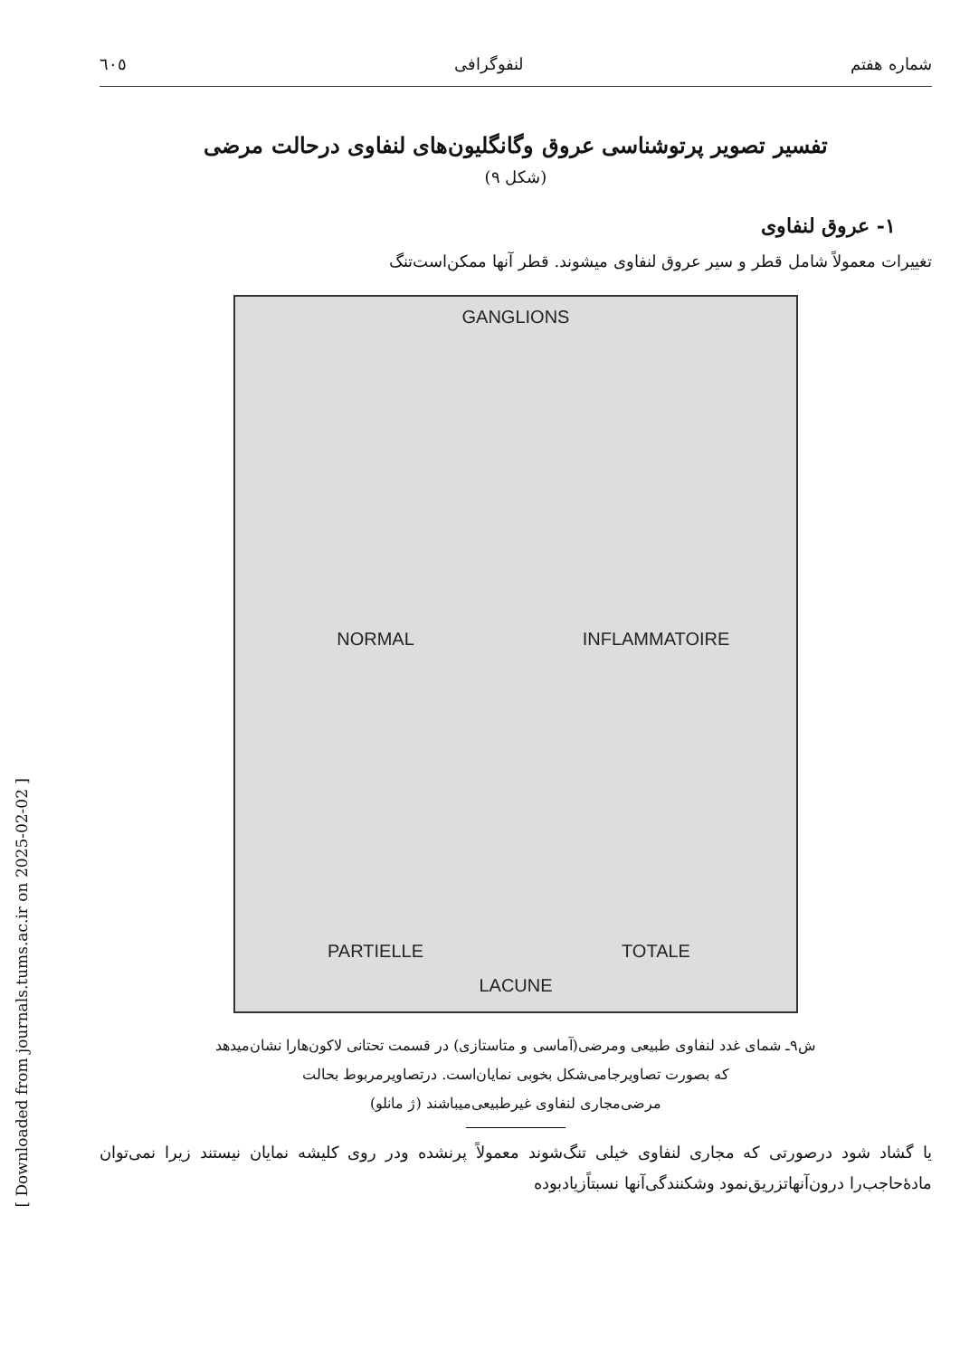[ Downloaded from journals.tums.ac.ir on 2025-02-02 ]
شماره هفتم لنفوگرافی ٦٠٥
تفسیر تصویر پرتوشناسی عروق وگانگلیون‌های لنفاوی درحالت مرضی
(شکل ۹)
۱- عروق لنفاوی
تغییرات معمولاً شامل قطر و سیر عروق لنفاوی میشوند. قطر آنها ممکن‌است‌تنگ
GANGLIONS
NORMAL
INFLAMMATOIRE
PARTIELLE
TOTALE
LACUNE
ش۹ـ شمای غدد لنفاوی طبیعی ومرضی(آماسی و متاستازی) در قسمت تحتانی لاکون‌هارا نشان‌میدهد
که بصورت تصاویرجامی‌شکل بخوبی نمایان‌است. درتصاویرمربوط بحالت
مرضی‌مجاری لنفاوی غیرطبیعی‌میباشند (ژ مانلو)
یا گشاد شود درصورتی که مجاری لنفاوی خیلی تنگ‌شوند معمولاً پرنشده ودر روی کلیشه نمایان نیستند زیرا نمی‌توان مادهٔ‌حاجب‌را درون‌آنها‌تزریق‌نمود وشکنندگی‌آنها نسبتاً‌زیاد‌بوده